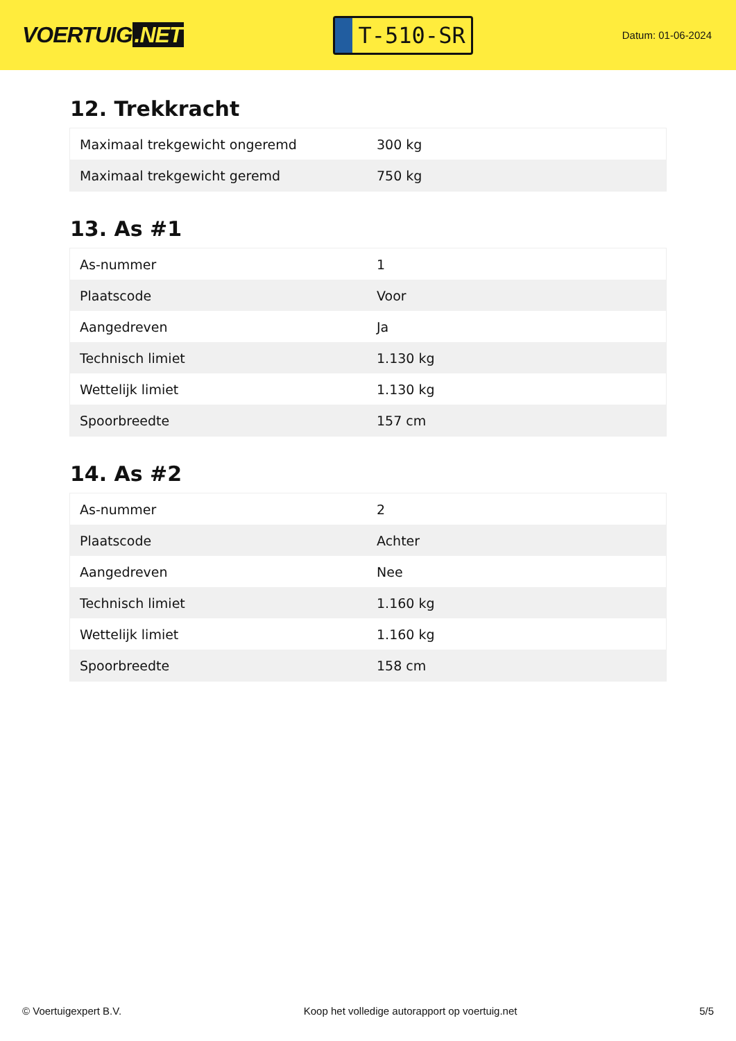VOERTUIG.NET
T-510-SR
Datum: 01-06-2024
12. Trekkracht
| Maximaal trekgewicht ongeremd | 300 kg |
| Maximaal trekgewicht geremd | 750 kg |
13. As #1
| As-nummer | 1 |
| Plaatscode | Voor |
| Aangedreven | Ja |
| Technisch limiet | 1.130 kg |
| Wettelijk limiet | 1.130 kg |
| Spoorbreedte | 157 cm |
14. As #2
| As-nummer | 2 |
| Plaatscode | Achter |
| Aangedreven | Nee |
| Technisch limiet | 1.160 kg |
| Wettelijk limiet | 1.160 kg |
| Spoorbreedte | 158 cm |
© Voertuigexpert B.V. Koop het volledige autorapport op voertuig.net 5/5